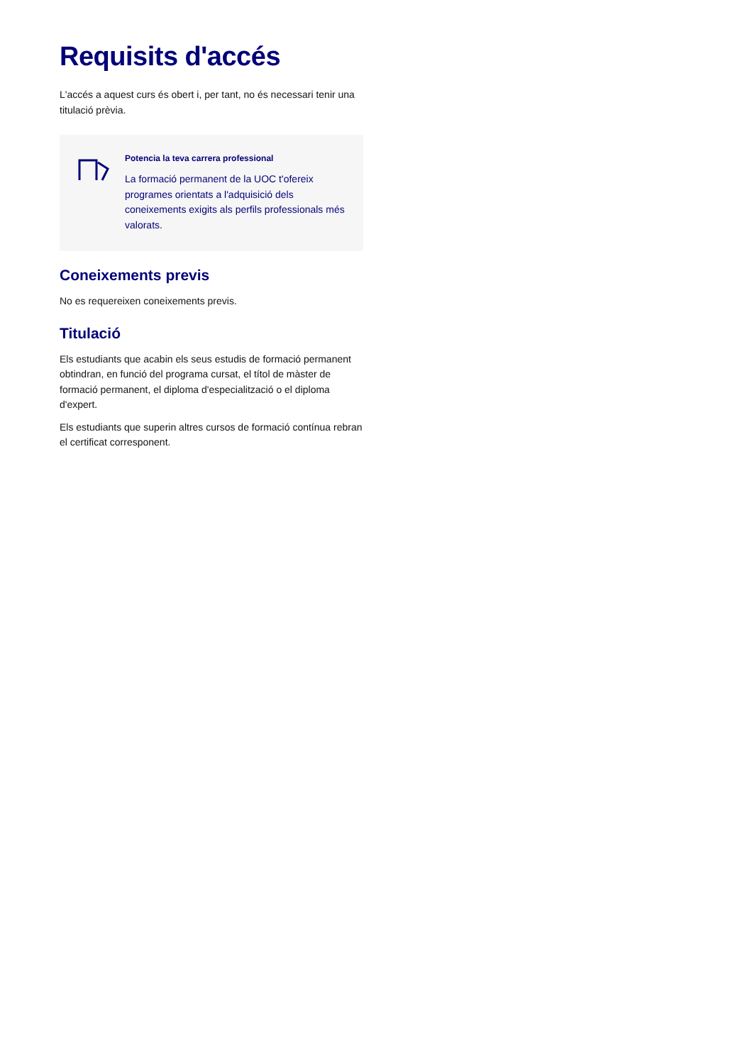Requisits d'accés
L'accés a aquest curs és obert i, per tant, no és necessari tenir una titulació prèvia.
Potencia la teva carrera professional
La formació permanent de la UOC t'ofereix programes orientats a l'adquisició dels coneixements exigits als perfils professionals més valorats.
Coneixements previs
No es requereixen coneixements previs.
Titulació
Els estudiants que acabin els seus estudis de formació permanent obtindran, en funció del programa cursat, el títol de màster de formació permanent, el diploma d'especialització o el diploma d'expert.
Els estudiants que superin altres cursos de formació contínua rebran el certificat corresponent.